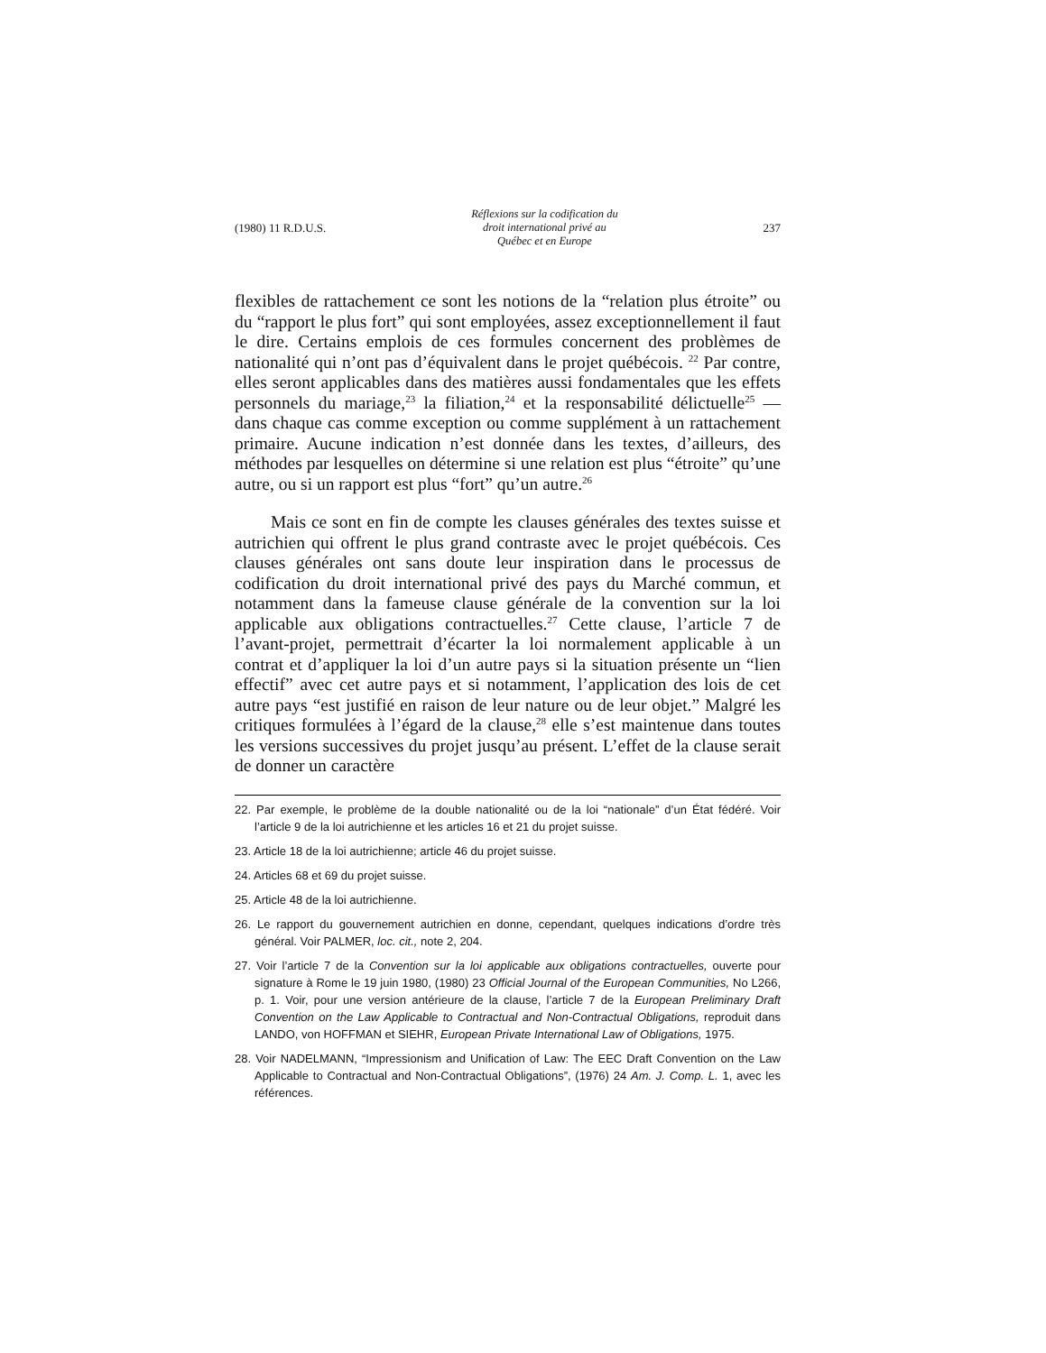(1980) 11 R.D.U.S. Réflexions sur la codification du
droit international privé au
Québec et en Europe 237
flexibles de rattachement ce sont les notions de la “relation plus étroite” ou du “rapport le plus fort” qui sont employées, assez exceptionnellement il faut le dire. Certains emplois de ces formules concernent des problèmes de nationalité qui n’ont pas d’équivalent dans le projet québécois. <sup>22</sup> Par contre, elles seront applicables dans des matières aussi fondamentales que les effets personnels du mariage,<sup>23</sup> la filiation,<sup>24</sup> et la responsabilité délictuelle<sup>25</sup> — dans chaque cas comme exception ou comme supplément à un rattachement primaire. Aucune indication n’est donnée dans les textes, d’ailleurs, des méthodes par lesquelles on détermine si une relation est plus “étroite” qu’une autre, ou si un rapport est plus “fort” qu’un autre.<sup>26</sup>
Mais ce sont en fin de compte les clauses générales des textes suisse et autrichien qui offrent le plus grand contraste avec le projet québécois. Ces clauses générales ont sans doute leur inspiration dans le processus de codification du droit international privé des pays du Marché commun, et notamment dans la fameuse clause générale de la convention sur la loi applicable aux obligations contractuelles.<sup>27</sup> Cette clause, l’article 7 de l’avant-projet, permettrait d’écarter la loi normalement applicable à un contrat et d’appliquer la loi d’un autre pays si la situation présente un “lien effectif” avec cet autre pays et si notamment, l’application des lois de cet autre pays “est justifié en raison de leur nature ou de leur objet.” Malgré les critiques formulées à l’égard de la clause,<sup>28</sup> elle s’est maintenue dans toutes les versions successives du projet jusqu’au présent. L’effet de la clause serait de donner un caractère
22. Par exemple, le problème de la double nationalité ou de la loi “nationale” d’un État fédéré. Voir l’article 9 de la loi autrichienne et les articles 16 et 21 du projet suisse.
23. Article 18 de la loi autrichienne; article 46 du projet suisse.
24. Articles 68 et 69 du projet suisse.
25. Article 48 de la loi autrichienne.
26. Le rapport du gouvernement autrichien en donne, cependant, quelques indications d’ordre très général. Voir PALMER, loc. cit., note 2, 204.
27. Voir l’article 7 de la Convention sur la loi applicable aux obligations contractuelles, ouverte pour signature à Rome le 19 juin 1980, (1980) 23 Official Journal of the European Communities, No L266, p. 1. Voir, pour une version antérieure de la clause, l’article 7 de la European Preliminary Draft Convention on the Law Applicable to Contractual and Non-Contractual Obligations, reproduit dans LANDO, von HOFFMAN et SIEHR, European Private International Law of Obligations, 1975.
28. Voir NADELMANN, “Impressionism and Unification of Law: The EEC Draft Convention on the Law Applicable to Contractual and Non-Contractual Obligations”, (1976) 24 Am. J. Comp. L. 1, avec les références.